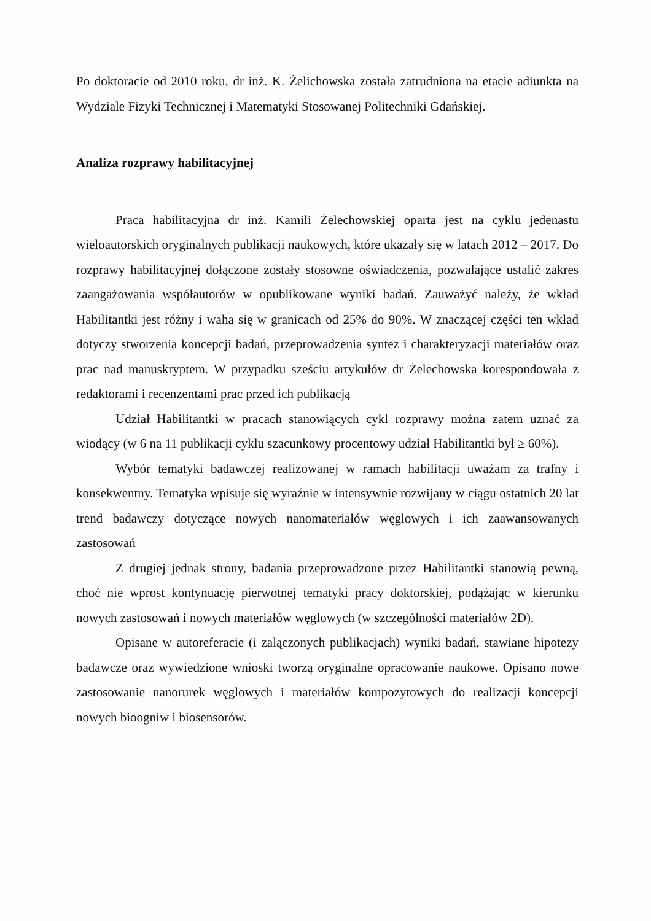Po doktoracie od 2010 roku, dr inż. K. Żelichowska została zatrudniona na etacie adiunkta na Wydziale Fizyki Technicznej i Matematyki Stosowanej Politechniki Gdańskiej.
Analiza rozprawy habilitacyjnej
Praca habilitacyjna dr inż. Kamili Żelechowskiej oparta jest na cyklu jedenastu wieloautorskich oryginalnych publikacji naukowych, które ukazały się w latach 2012 – 2017. Do rozprawy habilitacyjnej dołączone zostały stosowne oświadczenia, pozwalające ustalić zakres zaangażowania współautorów w opublikowane wyniki badań. Zauważyć należy, że wkład Habilitantki jest różny i waha się w granicach od 25% do 90%. W znaczącej części ten wkład dotyczy stworzenia koncepcji badań, przeprowadzenia syntez i charakteryzacji materiałów oraz prac nad manuskryptem. W przypadku sześciu artykułów dr Żelechowska korespondowała z redaktorami i recenzentami prac przed ich publikacją
Udział Habilitantki w pracach stanowiących cykl rozprawy można zatem uznać za wiodący (w 6 na 11 publikacji cyklu szacunkowy procentowy udział Habilitantki był ≥ 60%).
Wybór tematyki badawczej realizowanej w ramach habilitacji uważam za trafny i konsekwentny. Tematyka wpisuje się wyraźnie w intensywnie rozwijany w ciągu ostatnich 20 lat trend badawczy dotyczące nowych nanomateriałów węglowych i ich zaawansowanych zastosowań
Z drugiej jednak strony, badania przeprowadzone przez Habilitantki stanowią pewną, choć nie wprost kontynuację pierwotnej tematyki pracy doktorskiej, podążając w kierunku nowych zastosowań i nowych materiałów węglowych (w szczególności materiałów 2D).
Opisane w autoreferacie (i załączonych publikacjach) wyniki badań, stawiane hipotezy badawcze oraz wywiedzione wnioski tworzą oryginalne opracowanie naukowe. Opisano nowe zastosowanie nanorurek węglowych i materiałów kompozytowych do realizacji koncepcji nowych bioogniw i biosensorów.